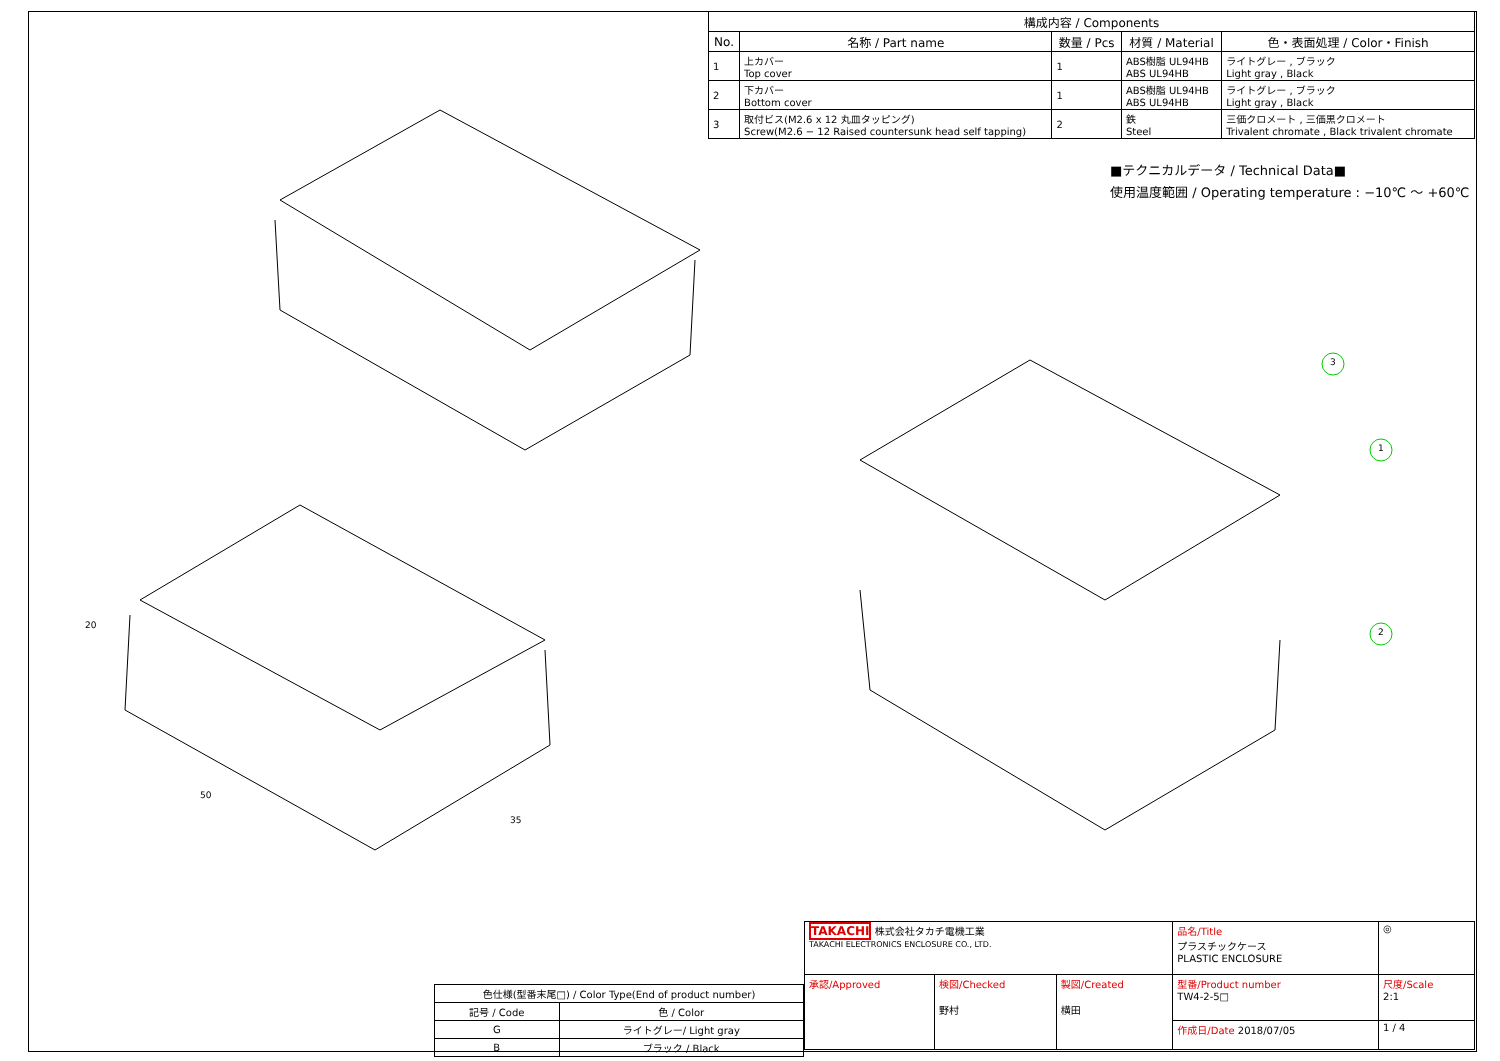| 構成内容 / Components | | | | |
| --- | --- | --- | --- | --- |
| No. | 名称 / Part name | 数量 / Pcs | 材質 / Material | 色・表面処理 / Color・Finish |
| 1 | 上カバー Top cover | 1 | ABS樹脂 UL94HB ABS UL94HB | ライトグレー , ブラック Light gray , Black |
| 2 | 下カバー Bottom cover | 1 | ABS樹脂 UL94HB ABS UL94HB | ライトグレー , ブラック Light gray , Black |
| 3 | 取付ビス(M2.6 x 12 丸皿タッピング) Screw(M2.6 − 12 Raised countersunk head self tapping) | 2 | 鉄 Steel | 三価クロメート , 三価黒クロメート Trivalent chromate , Black trivalent chromate |
■テクニカルデータ / Technical Data■
使用温度範囲 / Operating temperature : −10℃ ～ +60℃
20
50
35
3
1
2
| 色仕様(型番末尾□) / Color Type(End of product number) | |
| --- | --- |
| 記号 / Code | 色 / Color |
| G | ライトグレー/ Light gray |
| B | ブラック / Black |
| TAKACHI 株式会社タカチ電機工業 TAKACHI ELECTRONICS ENCLOSURE CO., LTD. | | | 品名/Title プラスチックケース PLASTIC ENCLOSURE | ◎ |
| 承認/Approved | 検図/Checked 野村 | 製図/Created 横田 | 型番/Product number TW4-2-5□ | 尺度/Scale 2:1 |
| | | | 作成日/Date 2018/07/05 | 1 / 4 |